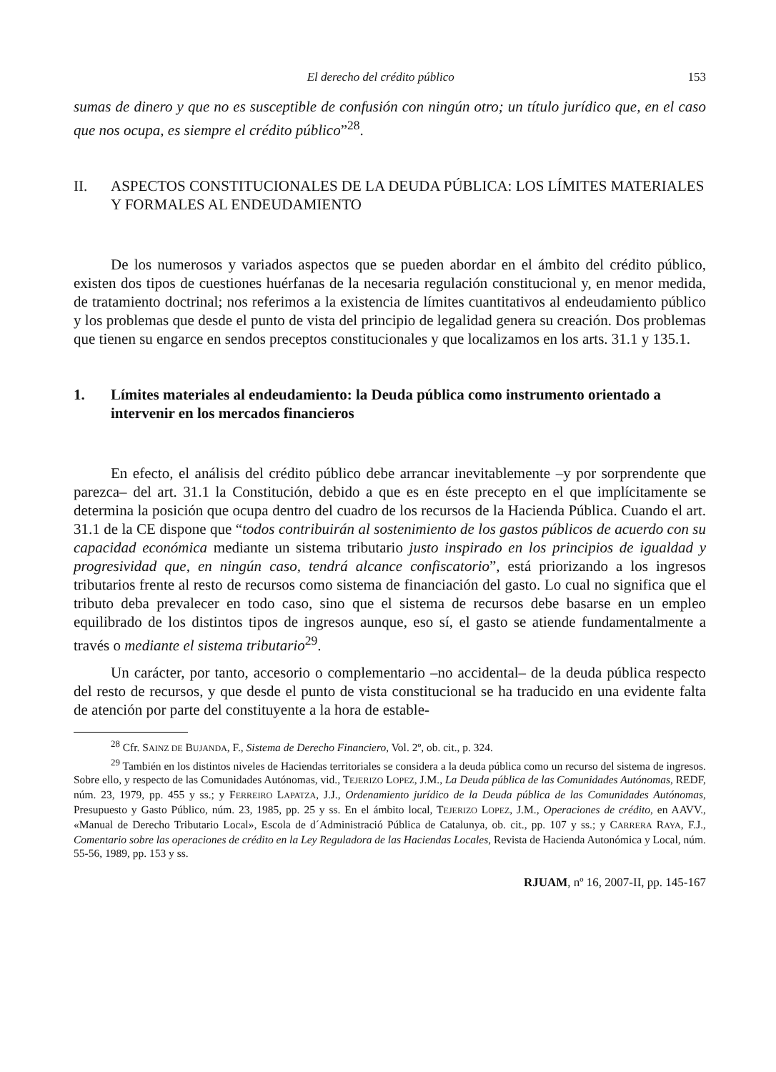El derecho del crédito público 153
sumas de dinero y que no es susceptible de confusión con ningún otro; un título jurídico que, en el caso que nos ocupa, es siempre el crédito público”<sup>28</sup>.
II. ASPECTOS CONSTITUCIONALES DE LA DEUDA PÚBLICA: LOS LÍMITES MATERIALES Y FORMALES AL ENDEUDAMIENTO
De los numerosos y variados aspectos que se pueden abordar en el ámbito del crédito público, existen dos tipos de cuestiones huérfanas de la necesaria regulación constitucional y, en menor medida, de tratamiento doctrinal; nos referimos a la existencia de límites cuantitativos al endeudamiento público y los problemas que desde el punto de vista del principio de legalidad genera su creación. Dos problemas que tienen su engarce en sendos preceptos constitucionales y que localizamos en los arts. 31.1 y 135.1.
1. Límites materiales al endeudamiento: la Deuda pública como instrumento orientado a intervenir en los mercados financieros
En efecto, el análisis del crédito público debe arrancar inevitablemente –y por sorprendente que parezca– del art. 31.1 la Constitución, debido a que es en éste precepto en el que implícitamente se determina la posición que ocupa dentro del cuadro de los recursos de la Hacienda Pública. Cuando el art. 31.1 de la CE dispone que “todos contribuirán al sostenimiento de los gastos públicos de acuerdo con su capacidad económica mediante un sistema tributario justo inspirado en los principios de igualdad y progresividad que, en ningún caso, tendrá alcance confiscatorio”, está priorizando a los ingresos tributarios frente al resto de recursos como sistema de financiación del gasto. Lo cual no significa que el tributo deba prevalecer en todo caso, sino que el sistema de recursos debe basarse en un empleo equilibrado de los distintos tipos de ingresos aunque, eso sí, el gasto se atiende fundamentalmente a través o mediante el sistema tributario<sup>29</sup>.
Un carácter, por tanto, accesorio o complementario –no accidental– de la deuda pública respecto del resto de recursos, y que desde el punto de vista constitucional se ha traducido en una evidente falta de atención por parte del constituyente a la hora de estable-
<sup>28</sup> Cfr. SAINZ DE BUJANDA, F., Sistema de Derecho Financiero, Vol. 2º, ob. cit., p. 324.
<sup>29</sup> También en los distintos niveles de Haciendas territoriales se considera a la deuda pública como un recurso del sistema de ingresos. Sobre ello, y respecto de las Comunidades Autónomas, vid., TEJERIZO LOPEZ, J.M., La Deuda pública de las Comunidades Autónomas, REDF, núm. 23, 1979, pp. 455 y ss.; y FERREIRO LAPATZA, J.J., Ordenamiento jurídico de la Deuda pública de las Comunidades Autónomas, Presupuesto y Gasto Público, núm. 23, 1985, pp. 25 y ss. En el ámbito local, TEJERIZO LOPEZ, J.M., Operaciones de crédito, en AAVV., «Manual de Derecho Tributario Local», Escola de d´Administració Pública de Catalunya, ob. cit., pp. 107 y ss.; y CARRERA RAYA, F.J., Comentario sobre las operaciones de crédito en la Ley Reguladora de las Haciendas Locales, Revista de Hacienda Autonómica y Local, núm. 55-56, 1989, pp. 153 y ss.
RJUAM, nº 16, 2007-II, pp. 145-167